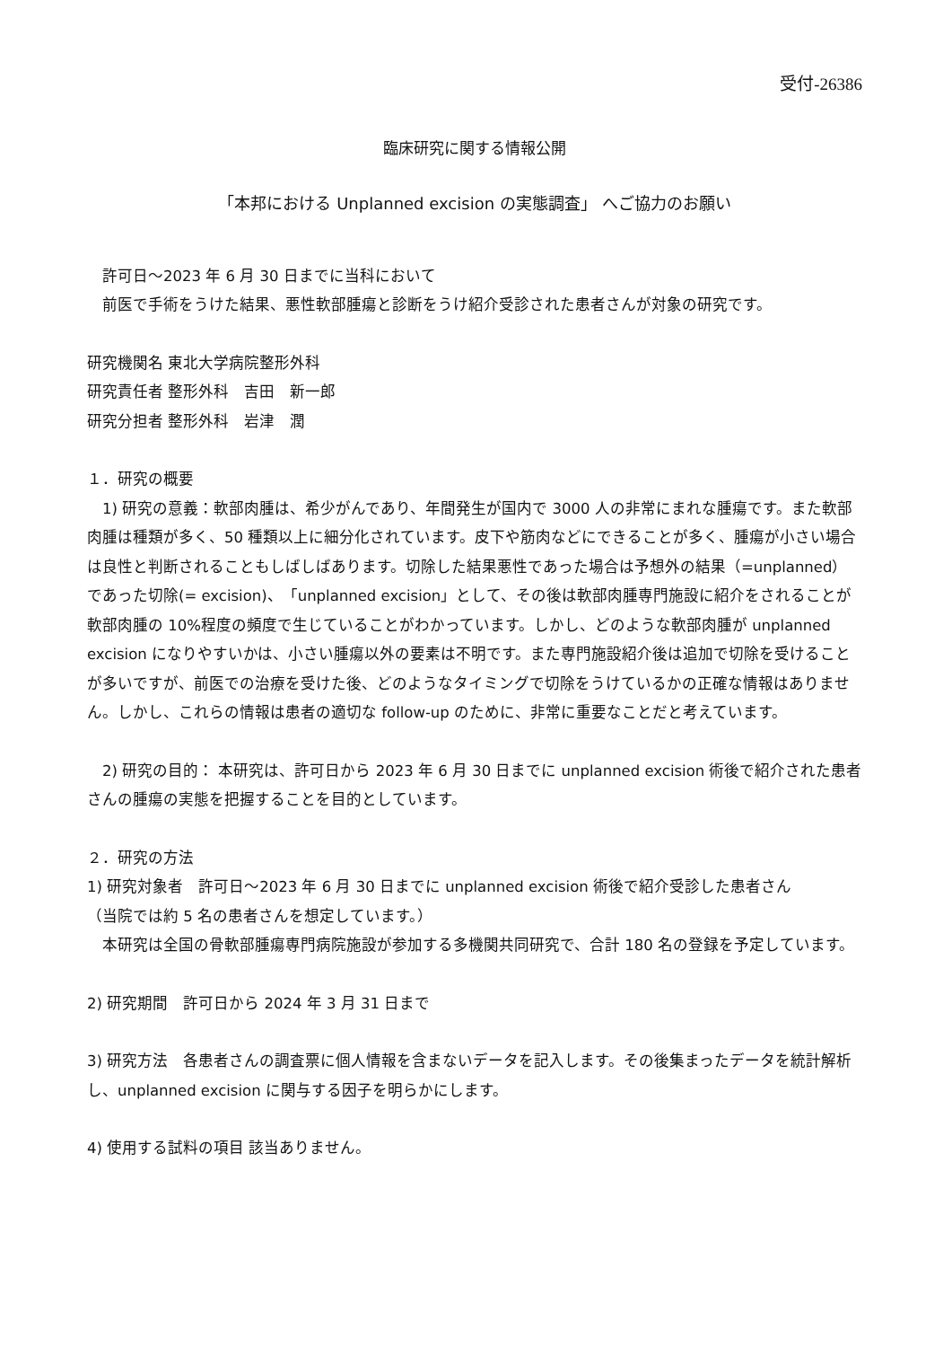受付-26386
臨床研究に関する情報公開
「本邦における Unplanned excision の実態調査」 へご協力のお願い
　許可日～2023 年 6 月 30 日までに当科において
　前医で手術をうけた結果、悪性軟部腫瘍と診断をうけ紹介受診された患者さんが対象の研究です。
研究機関名 東北大学病院整形外科
研究責任者 整形外科　吉田　新一郎
研究分担者 整形外科　岩津　潤
１．研究の概要
　1) 研究の意義：軟部肉腫は、希少がんであり、年間発生が国内で 3000 人の非常にまれな腫瘍です。また軟部肉腫は種類が多く、50 種類以上に細分化されています。皮下や筋肉などにできることが多く、腫瘍が小さい場合は良性と判断されることもしばしばあります。切除した結果悪性であった場合は予想外の結果（=unplanned）であった切除(= excision)、「unplanned excision」として、その後は軟部肉腫専門施設に紹介をされることが軟部肉腫の 10%程度の頻度で生じていることがわかっています。しかし、どのような軟部肉腫が unplanned excision になりやすいかは、小さい腫瘍以外の要素は不明です。また専門施設紹介後は追加で切除を受けることが多いですが、前医での治療を受けた後、どのようなタイミングで切除をうけているかの正確な情報はありません。しかし、これらの情報は患者の適切な follow-up のために、非常に重要なことだと考えています。
　2) 研究の目的： 本研究は、許可日から 2023 年 6 月 30 日までに unplanned excision 術後で紹介された患者さんの腫瘍の実態を把握することを目的としています。
２．研究の方法
1) 研究対象者　許可日～2023 年 6 月 30 日までに unplanned excision 術後で紹介受診した患者さん
（当院では約 5 名の患者さんを想定しています。）
　本研究は全国の骨軟部腫瘍専門病院施設が参加する多機関共同研究で、合計 180 名の登録を予定しています。
2) 研究期間　許可日から 2024 年 3 月 31 日まで
3) 研究方法　各患者さんの調査票に個人情報を含まないデータを記入します。その後集まったデータを統計解析し、unplanned excision に関与する因子を明らかにします。
4) 使用する試料の項目 該当ありません。